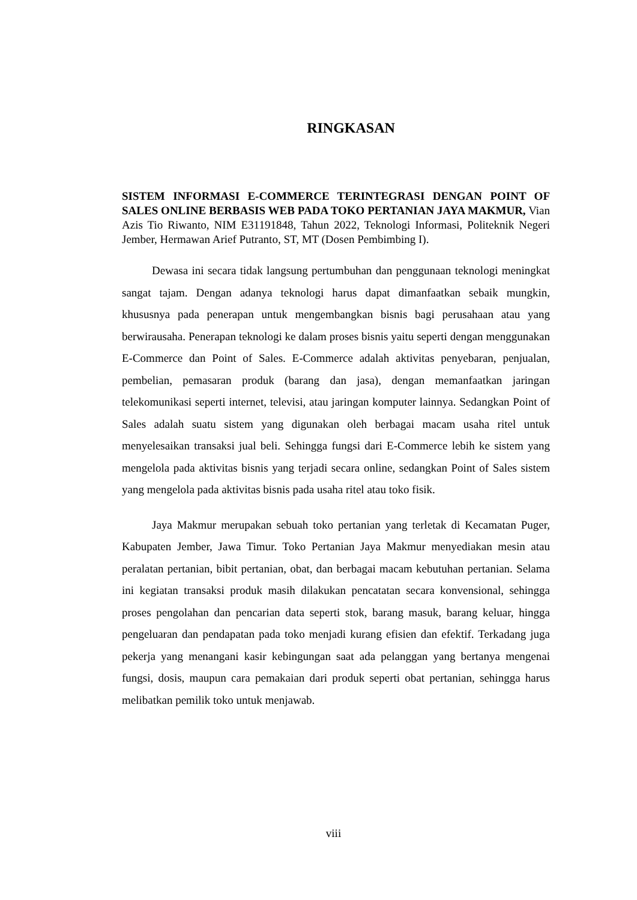RINGKASAN
SISTEM INFORMASI E-COMMERCE TERINTEGRASI DENGAN POINT OF SALES ONLINE BERBASIS WEB PADA TOKO PERTANIAN JAYA MAKMUR, Vian Azis Tio Riwanto, NIM E31191848, Tahun 2022, Teknologi Informasi, Politeknik Negeri Jember, Hermawan Arief Putranto, ST, MT (Dosen Pembimbing I).
Dewasa ini secara tidak langsung pertumbuhan dan penggunaan teknologi meningkat sangat tajam. Dengan adanya teknologi harus dapat dimanfaatkan sebaik mungkin, khususnya pada penerapan untuk mengembangkan bisnis bagi perusahaan atau yang berwirausaha. Penerapan teknologi ke dalam proses bisnis yaitu seperti dengan menggunakan E-Commerce dan Point of Sales. E-Commerce adalah aktivitas penyebaran, penjualan, pembelian, pemasaran produk (barang dan jasa), dengan memanfaatkan jaringan telekomunikasi seperti internet, televisi, atau jaringan komputer lainnya. Sedangkan Point of Sales adalah suatu sistem yang digunakan oleh berbagai macam usaha ritel untuk menyelesaikan transaksi jual beli. Sehingga fungsi dari E-Commerce lebih ke sistem yang mengelola pada aktivitas bisnis yang terjadi secara online, sedangkan Point of Sales sistem yang mengelola pada aktivitas bisnis pada usaha ritel atau toko fisik.
Jaya Makmur merupakan sebuah toko pertanian yang terletak di Kecamatan Puger, Kabupaten Jember, Jawa Timur. Toko Pertanian Jaya Makmur menyediakan mesin atau peralatan pertanian, bibit pertanian, obat, dan berbagai macam kebutuhan pertanian. Selama ini kegiatan transaksi produk masih dilakukan pencatatan secara konvensional, sehingga proses pengolahan dan pencarian data seperti stok, barang masuk, barang keluar, hingga pengeluaran dan pendapatan pada toko menjadi kurang efisien dan efektif. Terkadang juga pekerja yang menangani kasir kebingungan saat ada pelanggan yang bertanya mengenai fungsi, dosis, maupun cara pemakaian dari produk seperti obat pertanian, sehingga harus melibatkan pemilik toko untuk menjawab.
viii